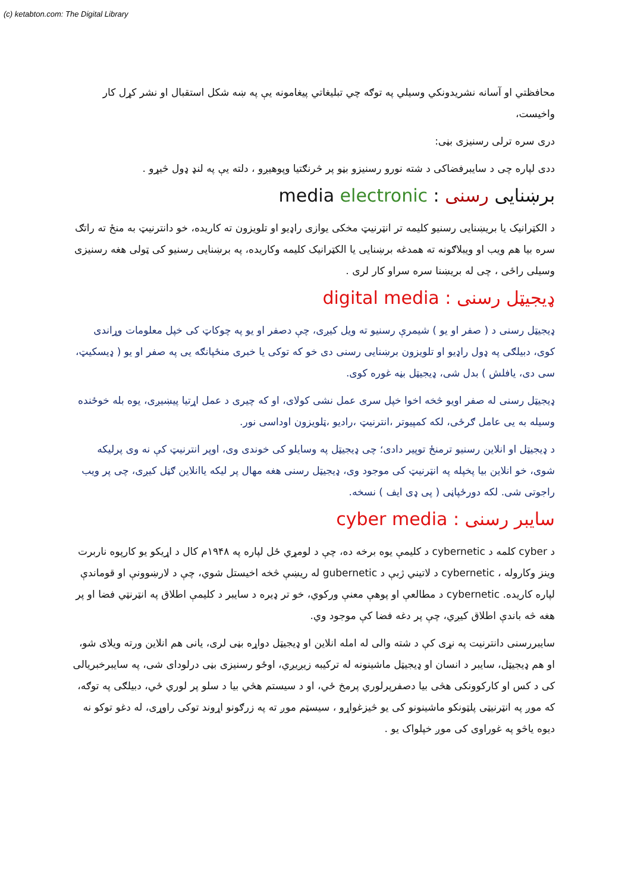(c) ketabton.com: The Digital Library
محافظتي او آسانه نشريدونكي وسيلي په توګه چي تبليغاتي پيغامونه يې په ښه شكل استقبال او نشر كړل كار واخيست،
دری سره ترلی رسنیزی بڼی:
ددی لپاره چی د سایبرفضاکی د شته نورو رسنیزو بڼو پر څرنګتیا وپوهیږو ، دلته یې په لنډ ډول څیړو .
برښنایی رسنی : media electronic
د الکټرانیک یا بریښنایی رسنیو کلیمه تر انټرنیټ مخکی یوازی راډیو او تلویزون ته کاریده، خو دانترنیټ به منځ ته راتګ سره بیا هم ویب او ویبلاګونه ته همدغه برښنایی یا الکټرانیک کلیمه وکاریده، په برښنایی رسنیو کی ټولی هغه رسنیزی وسیلی راځی ، چی له بریښنا سره سراو کار لری .
ډیجیټل رسنی : digital media
ډیجیټل رسنی د ( صفر او یو ) شیمرې رسنیو ته ویل کیږی، چې دصفر او یو په چوکاټ کی خپل معلومات وړاندی کوی، دبیلګی په ډول راډیو او تلویزون برښنایی رسنی دی خو که توکی یا خبری منځپانګه یی په صفر او یو ( ډیسکیټ، سی دی، یافلش ) بدل شی، ډیجیټل بڼه غوره کوی.
ډیجیټل رسنی له صفر اویو څخه اخوا خپل سری عمل نشی کولای، او که چیری د عمل اړتیا پیښیږی، یوه بله خوځنده وسیله به یی عامل ګرځی، لکه کمپیوتر ،انترنیټ ،رادیو ،ټلویزون اوداسی نور.
د ډیجیټل او انلاین رسنیو ترمنځ توپیر دادی؛ چی ډیجیټل په وسایلو کی خوندی وی، اوپر انترنیټ کې نه وی پرلیکه شوی، خو انلاین بیا پخپله په انټرنیټ کی موجود وی، ډیجیټل رسنی هغه مهال پر لیکه یاانلاین ګڼل کیږی، چی پر ویب راجوتی شی. لکه دورځپاڼی ( پی ډی ایف ) نسخه.
سایبر رسنی : cyber media
د cyber کلمه د cybernetic د کلیمې یوه برخه ده، چې د لومړي ځل لپاره په ۱۹۴۸م کال د اړیکو یو کارپوه ناربرت وینز وکاروله ، cybernetic د لاتیني ژبې د gubernetic له ریښې څخه اخیستل شوي، چې د لارښوونې او قوماندې لپاره کاریده. cybernetic د مطالعې او پوهې معنې ورکوي، خو تر ډیره د سایبر د کلیمې اطلاق په انټرنټي فضا او پر هغه څه باندې اطلاق کیږي، چې پر دغه فضا کې موجود وي.
سایبررسنی دانترنیت په نړی کې د شته والی له امله انلاین او ډیجیټل دواړه بڼی لری، یانی هم انلاین ورته ویلای شو، او هم ډیجیټل، سایبر د انسان او ډیجیټل ماشینونه له ترکیبه زیږیږي، اوځو رسنیزی بڼی درلودای شی، په سایبرخبریالی کی د کس او کارکوونکی هڅی بیا دصفرپرلوري پرمخ ځي، او د سیستم هڅي بیا د سلو پر لوري ځي، دبیلګی په توګه، که موږ په انټرنیټی پلټونکو ماشینونو کی یو څیزغواړو ، سیسټم موږ ته په زرګونو اړوند توکی راوړی، له دغو توکو نه دیوه یاڅو په غوراوی کی موږ خپلواک یو .